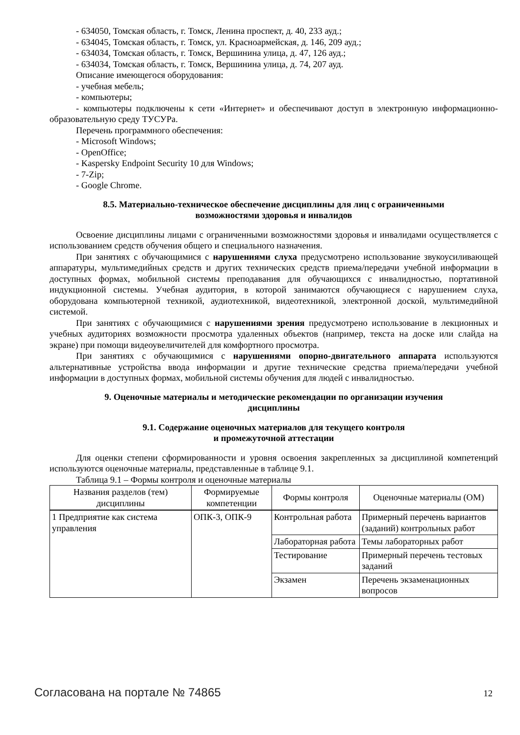- 634050, Томская область, г. Томск, Ленина проспект, д. 40, 233 ауд.;
- 634045, Томская область, г. Томск, ул. Красноармейская, д. 146, 209 ауд.;
- 634034, Томская область, г. Томск, Вершинина улица, д. 47, 126 ауд.;
- 634034, Томская область, г. Томск, Вершинина улица, д. 74, 207 ауд.
Описание имеющегося оборудования:
- учебная мебель;
- компьютеры;
- компьютеры подключены к сети «Интернет» и обеспечивают доступ в электронную информационно-образовательную среду ТУСУРа.
Перечень программного обеспечения:
- Microsoft Windows;
- OpenOffice;
- Kaspersky Endpoint Security 10 для Windows;
- 7-Zip;
- Google Chrome.
8.5. Материально-техническое обеспечение дисциплины для лиц с ограниченными
возможностями здоровья и инвалидов
Освоение дисциплины лицами с ограниченными возможностями здоровья и инвалидами осуществляется с использованием средств обучения общего и специального назначения.
При занятиях с обучающимися с нарушениями слуха предусмотрено использование звукоусиливающей аппаратуры, мультимедийных средств и других технических средств приема/передачи учебной информации в доступных формах, мобильной системы преподавания для обучающихся с инвалидностью, портативной индукционной системы. Учебная аудитория, в которой занимаются обучающиеся с нарушением слуха, оборудована компьютерной техникой, аудиотехникой, видеотехникой, электронной доской, мультимедийной системой.
При занятиях с обучающимися с нарушениями зрения предусмотрено использование в лекционных и учебных аудиториях возможности просмотра удаленных объектов (например, текста на доске или слайда на экране) при помощи видеоувеличителей для комфортного просмотра.
При занятиях с обучающимися с нарушениями опорно-двигательного аппарата используются альтернативные устройства ввода информации и другие технические средства приема/передачи учебной информации в доступных формах, мобильной системы обучения для людей с инвалидностью.
9. Оценочные материалы и методические рекомендации по организации изучения
дисциплины
9.1. Содержание оценочных материалов для текущего контроля
и промежуточной аттестации
Для оценки степени сформированности и уровня освоения закрепленных за дисциплиной компетенций используются оценочные материалы, представленные в таблице 9.1.
Таблица 9.1 – Формы контроля и оценочные материалы
| Названия разделов (тем) дисциплины | Формируемые компетенции | Формы контроля | Оценочные материалы (ОМ) |
| --- | --- | --- | --- |
| 1 Предприятие как система управления | ОПК-3, ОПК-9 | Контрольная работа | Примерный перечень вариантов (заданий) контрольных работ |
| | | Лабораторная работа | Темы лабораторных работ |
| | | Тестирование | Примерный перечень тестовых заданий |
| | | Экзамен | Перечень экзаменационных вопросов |
Согласована на портале № 74865 12